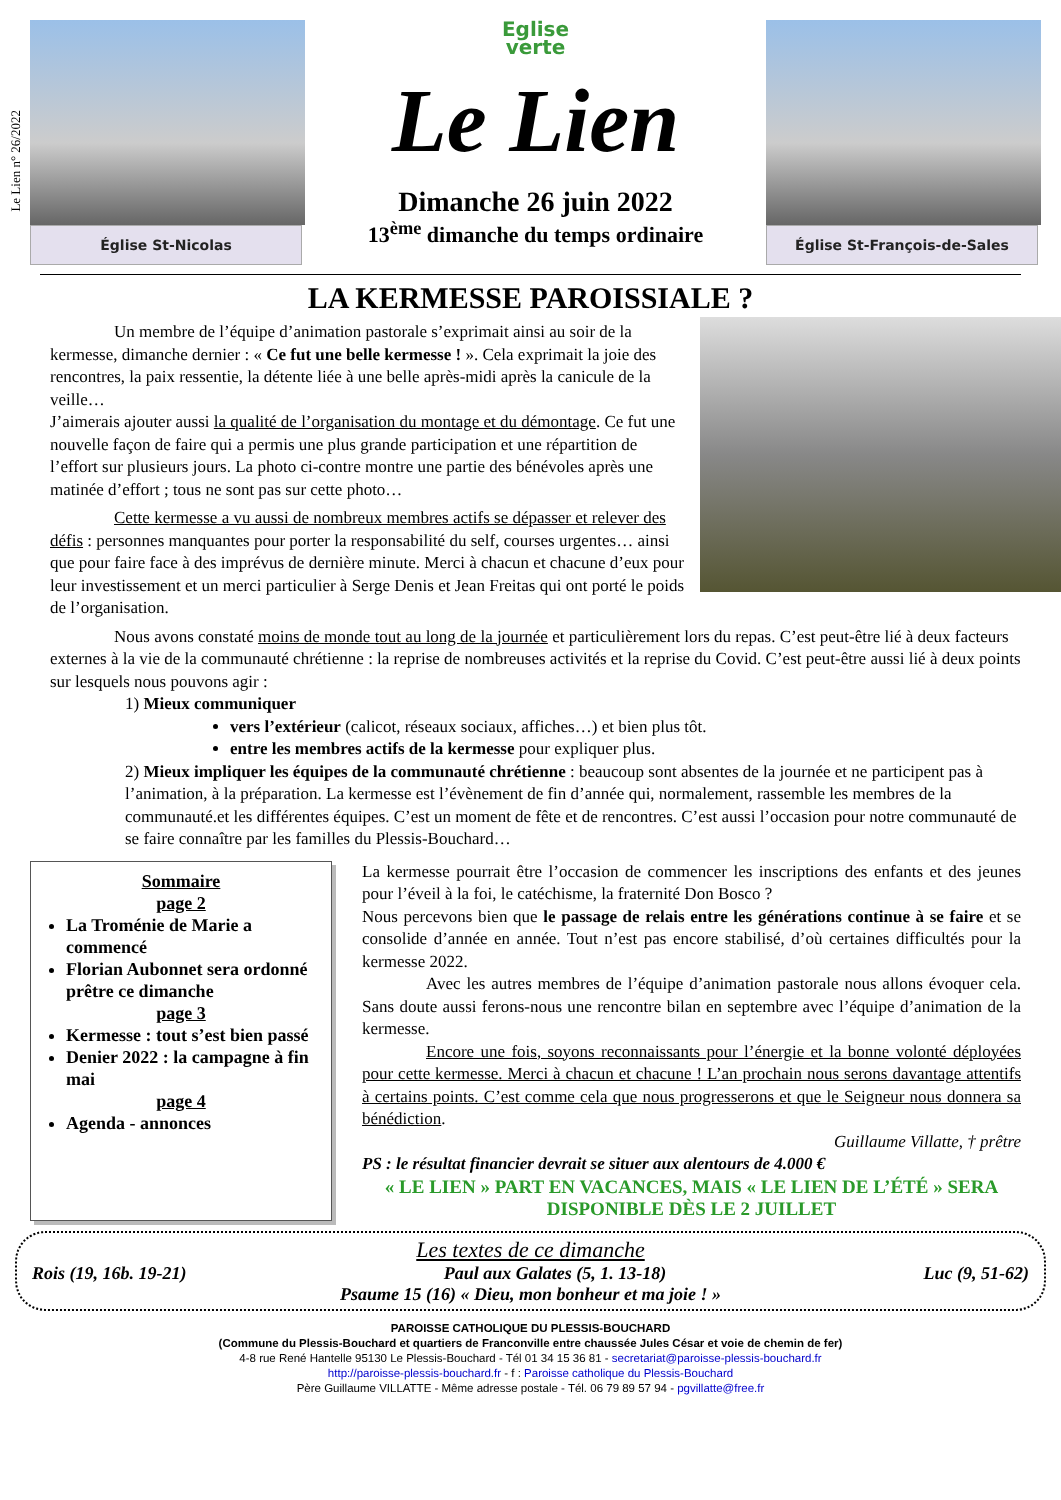Le Lien n° 26/2022
Église St-Nicolas
Eglise
verte
Le Lien
Dimanche 26 juin 2022
13<sup>ème</sup> dimanche du temps ordinaire
Église St-François-de-Sales
LA KERMESSE PAROISSIALE ?
Un membre de l’équipe d’animation pastorale s’exprimait ainsi au soir de la kermesse, dimanche dernier : « Ce fut une belle kermesse ! ». Cela exprimait la joie des rencontres, la paix ressentie, la détente liée à une belle après-midi après la canicule de la veille…
J’aimerais ajouter aussi la qualité de l’organisation du montage et du démontage. Ce fut une nouvelle façon de faire qui a permis une plus grande participation et une répartition de l’effort sur plusieurs jours. La photo ci-contre montre une partie des bénévoles après une matinée d’effort ; tous ne sont pas sur cette photo…
Cette kermesse a vu aussi de nombreux membres actifs se dépasser et relever des défis : personnes manquantes pour porter la responsabilité du self, courses urgentes… ainsi que pour faire face à des imprévus de dernière minute. Merci à chacun et chacune d’eux pour leur investissement et un merci particulier à Serge Denis et Jean Freitas qui ont porté le poids de l’organisation.
Nous avons constaté moins de monde tout au long de la journée et particulièrement lors du repas. C’est peut-être lié à deux facteurs externes à la vie de la communauté chrétienne : la reprise de nombreuses activités et la reprise du Covid. C’est peut-être aussi lié à deux points sur lesquels nous pouvons agir :
1) Mieux communiquer
vers l’extérieur (calicot, réseaux sociaux, affiches…) et bien plus tôt.
entre les membres actifs de la kermesse pour expliquer plus.
2) Mieux impliquer les équipes de la communauté chrétienne : beaucoup sont absentes de la journée et ne participent pas à l’animation, à la préparation. La kermesse est l’évènement de fin d’année qui, normalement, rassemble les membres de la communauté.et les différentes équipes. C’est un moment de fête et de rencontres. C’est aussi l’occasion pour notre communauté de se faire connaître par les familles du Plessis-Bouchard…
Sommaire
page 2
La Troménie de Marie a commencé
Florian Aubonnet sera ordonné prêtre ce dimanche
page 3
Kermesse : tout s’est bien passé
Denier 2022 : la campagne à fin mai
page 4
Agenda - annonces
La kermesse pourrait être l’occasion de commencer les inscriptions des enfants et des jeunes pour l’éveil à la foi, le catéchisme, la fraternité Don Bosco ?
Nous percevons bien que le passage de relais entre les générations continue à se faire et se consolide d’année en année. Tout n’est pas encore stabilisé, d’où certaines difficultés pour la kermesse 2022.
Avec les autres membres de l’équipe d’animation pastorale nous allons évoquer cela. Sans doute aussi ferons-nous une rencontre bilan en septembre avec l’équipe d’animation de la kermesse.
Encore une fois, soyons reconnaissants pour l’énergie et la bonne volonté déployées pour cette kermesse. Merci à chacun et chacune ! L’an prochain nous serons davantage attentifs à certains points. C’est comme cela que nous progresserons et que le Seigneur nous donnera sa bénédiction.
Guillaume Villatte, † prêtre
PS : le résultat financier devrait se situer aux alentours de 4.000 €
« LE LIEN » PART EN VACANCES, MAIS « LE LIEN DE L’ÉTÉ » SERA DISPONIBLE DÈS LE 2 JUILLET
Les textes de ce dimanche
Rois (19, 16b. 19-21) Paul aux Galates (5, 1. 13-18) Luc (9, 51-62)
Psaume 15 (16) « Dieu, mon bonheur et ma joie ! »
PAROISSE CATHOLIQUE DU PLESSIS-BOUCHARD
(Commune du Plessis-Bouchard et quartiers de Franconville entre chaussée Jules César et voie de chemin de fer)
4-8 rue René Hantelle 95130 Le Plessis-Bouchard - Tél 01 34 15 36 81 - secretariat@paroisse-plessis-bouchard.fr
http://paroisse-plessis-bouchard.fr - f : Paroisse catholique du Plessis-Bouchard
Père Guillaume VILLATTE - Même adresse postale - Tél. 06 79 89 57 94 - pgvillatte@free.fr